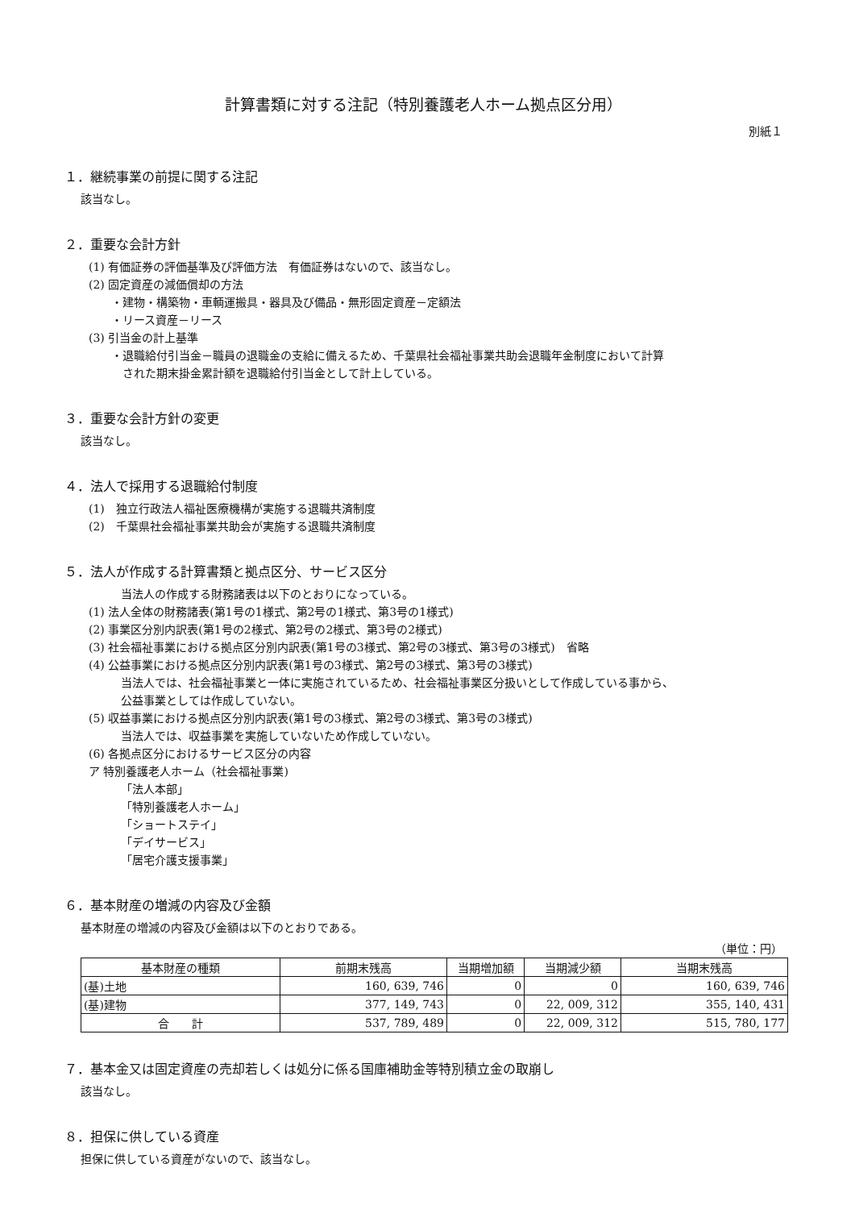計算書類に対する注記（特別養護老人ホーム拠点区分用）
別紙１
１．継続事業の前提に関する注記
該当なし。
２．重要な会計方針
(1) 有価証券の評価基準及び評価方法　有価証券はないので、該当なし。
(2) 固定資産の減価償却の方法
・建物・構築物・車輌運搬具・器具及び備品・無形固定資産－定額法
・リース資産－リース
(3) 引当金の計上基準
・退職給付引当金－職員の退職金の支給に備えるため、千葉県社会福祉事業共助会退職年金制度において計算
　された期末掛金累計額を退職給付引当金として計上している。
３．重要な会計方針の変更
該当なし。
４．法人で採用する退職給付制度
(1)　独立行政法人福祉医療機構が実施する退職共済制度
(2)　千葉県社会福祉事業共助会が実施する退職共済制度
５．法人が作成する計算書類と拠点区分、サービス区分
当法人の作成する財務諸表は以下のとおりになっている。
(1) 法人全体の財務諸表(第1号の1様式、第2号の1様式、第3号の1様式)
(2) 事業区分別内訳表(第1号の2様式、第2号の2様式、第3号の2様式)
(3) 社会福祉事業における拠点区分別内訳表(第1号の3様式、第2号の3様式、第3号の3様式)　省略
(4) 公益事業における拠点区分別内訳表(第1号の3様式、第2号の3様式、第3号の3様式)
当法人では、社会福祉事業と一体に実施されているため、社会福祉事業区分扱いとして作成している事から、
公益事業としては作成していない。
(5) 収益事業における拠点区分別内訳表(第1号の3様式、第2号の3様式、第3号の3様式)
当法人では、収益事業を実施していないため作成していない。
(6) 各拠点区分におけるサービス区分の内容
ア 特別養護老人ホーム（社会福祉事業)
「法人本部」
「特別養護老人ホーム」
「ショートステイ」
「デイサービス」
「居宅介護支援事業」
６．基本財産の増減の内容及び金額
基本財産の増減の内容及び金額は以下のとおりである。
（単位：円）
| 基本財産の種類 | 前期末残高 | 当期増加額 | 当期減少額 | 当期末残高 |
| --- | --- | --- | --- | --- |
| (基)土地 | 160, 639, 746 | 0 | 0 | 160, 639, 746 |
| (基)建物 | 377, 149, 743 | 0 | 22, 009, 312 | 355, 140, 431 |
| 合 計 | 537, 789, 489 | 0 | 22, 009, 312 | 515, 780, 177 |
７．基本金又は固定資産の売却若しくは処分に係る国庫補助金等特別積立金の取崩し
該当なし。
８．担保に供している資産
担保に供している資産がないので、該当なし。